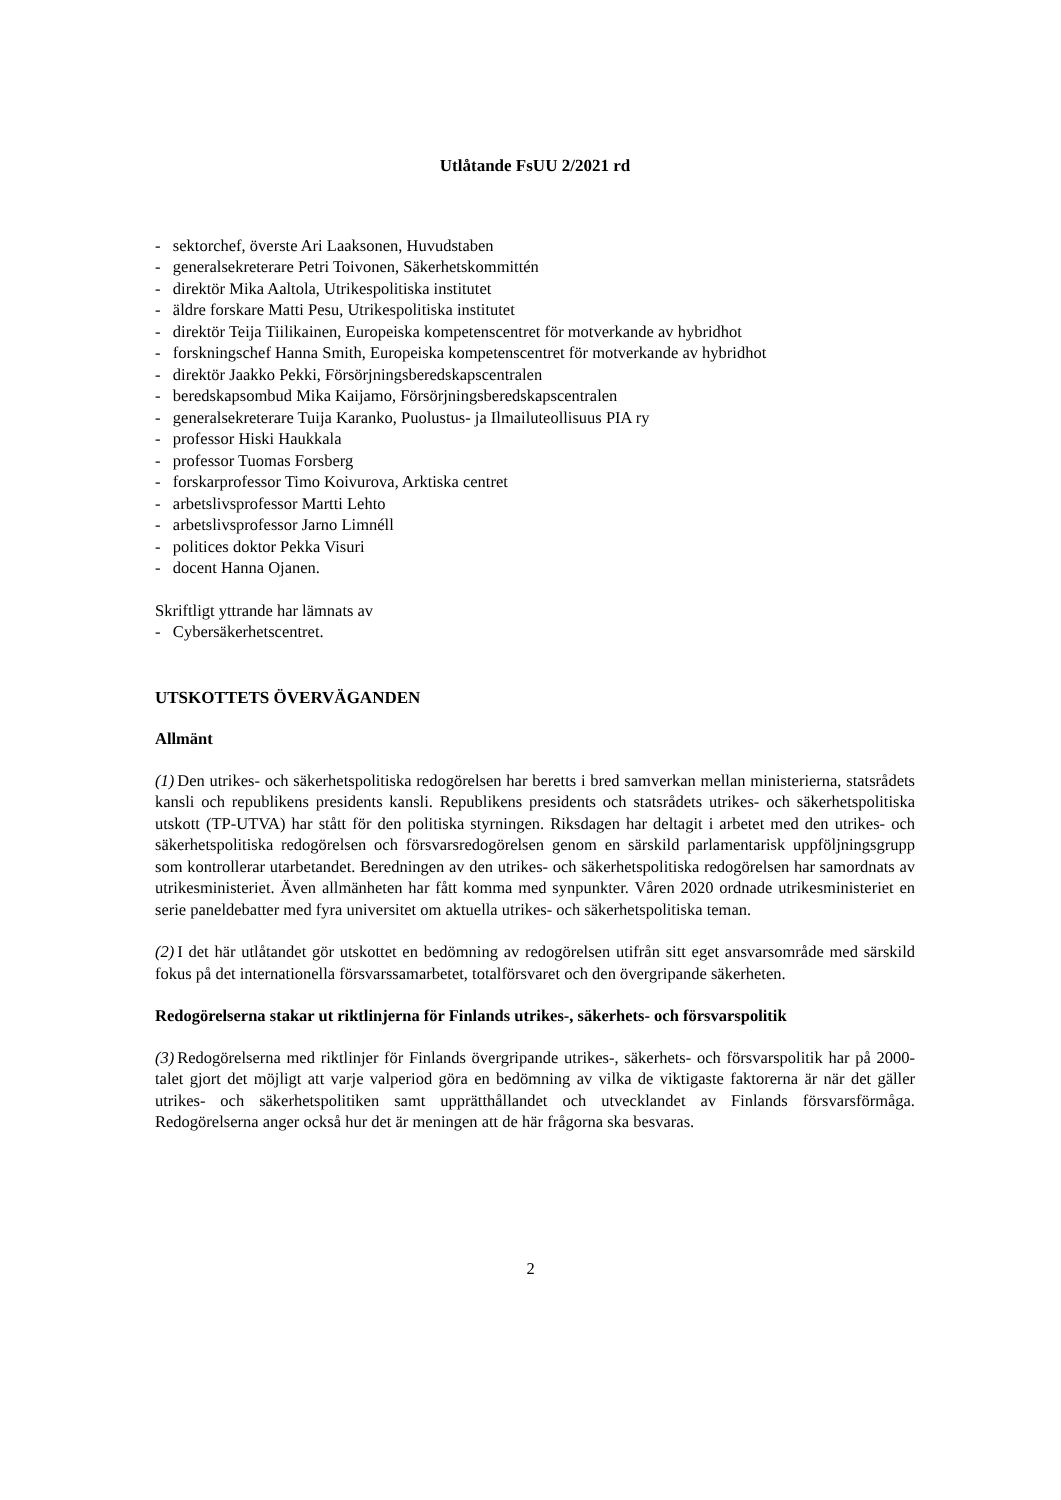Utlåtande FsUU 2/2021 rd
- sektorchef, överste Ari Laaksonen, Huvudstaben
- generalsekreterare Petri Toivonen, Säkerhetskommittén
- direktör Mika Aaltola, Utrikespolitiska institutet
- äldre forskare Matti Pesu, Utrikespolitiska institutet
- direktör Teija Tiilikainen, Europeiska kompetenscentret för motverkande av hybridhot
- forskningschef Hanna Smith, Europeiska kompetenscentret för motverkande av hybridhot
- direktör Jaakko Pekki, Försörjningsberedskapscentralen
- beredskapsombud Mika Kaijamo, Försörjningsberedskapscentralen
- generalsekreterare Tuija Karanko, Puolustus- ja Ilmailuteollisuus PIA ry
- professor Hiski Haukkala
- professor Tuomas Forsberg
- forskarprofessor Timo Koivurova, Arktiska centret
- arbetslivsprofessor Martti Lehto
- arbetslivsprofessor Jarno Limnéll
- politices doktor Pekka Visuri
- docent Hanna Ojanen.
Skriftligt yttrande har lämnats av
- Cybersäkerhetscentret.
UTSKOTTETS ÖVERVÄGANDEN
Allmänt
(1) Den utrikes- och säkerhetspolitiska redogörelsen har beretts i bred samverkan mellan ministerierna, statsrådets kansli och republikens presidents kansli. Republikens presidents och statsrådets utrikes- och säkerhetspolitiska utskott (TP-UTVA) har stått för den politiska styrningen. Riksdagen har deltagit i arbetet med den utrikes- och säkerhetspolitiska redogörelsen och försvarsredogörelsen genom en särskild parlamentarisk uppföljningsgrupp som kontrollerar utarbetandet. Beredningen av den utrikes- och säkerhetspolitiska redogörelsen har samordnats av utrikesministeriet. Även allmänheten har fått komma med synpunkter. Våren 2020 ordnade utrikesministeriet en serie paneldebatter med fyra universitet om aktuella utrikes- och säkerhetspolitiska teman.
(2) I det här utlåtandet gör utskottet en bedömning av redogörelsen utifrån sitt eget ansvarsområde med särskild fokus på det internationella försvarssamarbetet, totalförsvaret och den övergripande säkerheten.
Redogörelserna stakar ut riktlinjerna för Finlands utrikes-, säkerhets- och försvarspolitik
(3) Redogörelserna med riktlinjer för Finlands övergripande utrikes-, säkerhets- och försvarspolitik har på 2000-talet gjort det möjligt att varje valperiod göra en bedömning av vilka de viktigaste faktorerna är när det gäller utrikes- och säkerhetspolitiken samt upprätthållandet och utvecklandet av Finlands försvarsförmåga. Redogörelserna anger också hur det är meningen att de här frågorna ska besvaras.
2